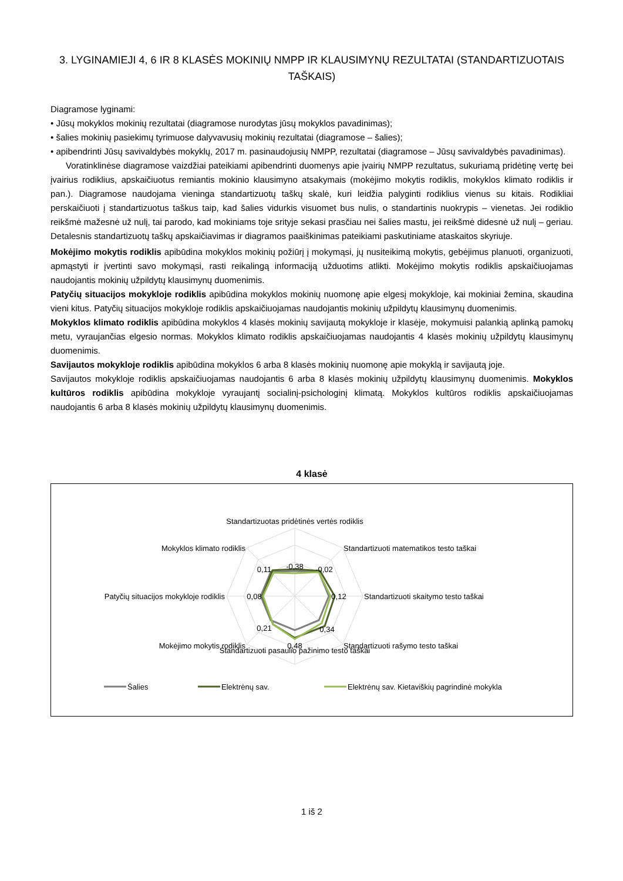3. LYGINAMIEJI 4, 6 IR 8 KLASĖS MOKINIŲ NMPP IR KLAUSIMYNŲ REZULTATAI (STANDARTIZUOTAIS TAŠKAIS)
Diagramose lyginami:
• Jūsų mokyklos mokinių rezultatai (diagramose nurodytas jūsų mokyklos pavadinimas);
• šalies mokinių pasiekimų tyrimuose dalyvavusių mokinių rezultatai (diagramose – šalies);
• apibendrinti Jūsų savivaldybės mokyklų, 2017 m. pasinaudojusių NMPP, rezultatai (diagramose – Jūsų savivaldybės pavadinimas).
Voratinklinėse diagramose vaizdžiai pateikiami apibendrinti duomenys apie įvairių NMPP rezultatus, sukuriamą pridėtinę vertę bei įvairius rodiklius, apskaičiuotus remiantis mokinio klausimyno atsakymais (mokėjimo mokytis rodiklis, mokyklos klimato rodiklis ir pan.). Diagramose naudojama vieninga standartizuotų taškų skalė, kuri leidžia palyginti rodiklius vienus su kitais. Rodikliai perskaičiuoti į standartizuotus taškus taip, kad šalies vidurkis visuomet bus nulis, o standartinis nuokrypis – vienetas. Jei rodiklio reikšmė mažesnė už nulį, tai parodo, kad mokiniams toje srityje sekasi prasčiau nei šalies mastu, jei reikšmė didesnė už nulį – geriau. Detalesnis standartizuotų taškų apskaičiavimas ir diagramos paaiškinimas pateikiami paskutiniame ataskaitos skyriuje.
Mokėjimo mokytis rodiklis apibūdina mokyklos mokinių požiūrį į mokymąsi, jų nusiteikimą mokytis, gebėjimus planuoti, organizuoti, apmąstyti ir įvertinti savo mokymąsi, rasti reikalingą informaciją užduotims atlikti. Mokėjimo mokytis rodiklis apskaičiuojamas naudojantis mokinių užpildytų klausimynų duomenimis.
Patyčių situacijos mokykloje rodiklis apibūdina mokyklos mokinių nuomonę apie elgesį mokykloje, kai mokiniai žemina, skaudina vieni kitus. Patyčių situacijos mokykloje rodiklis apskaičiuojamas naudojantis mokinių užpildytų klausimynų duomenimis.
Mokyklos klimato rodiklis apibūdina mokyklos 4 klasės mokinių savijautą mokykloje ir klasėje, mokymuisi palankią aplinką pamokų metu, vyraujančias elgesio normas. Mokyklos klimato rodiklis apskaičiuojamas naudojantis 4 klasės mokinių užpildytų klausimynų duomenimis.
Savijautos mokykloje rodiklis apibūdina mokyklos 6 arba 8 klasės mokinių nuomonę apie mokyklą ir savijautą joje.
Savijautos mokykloje rodiklis apskaičiuojamas naudojantis 6 arba 8 klasės mokinių užpildytų klausimynų duomenimis. Mokyklos kultūros rodiklis apibūdina mokykloje vyraujantį socialinį-psichologinį klimatą. Mokyklos kultūros rodiklis apskaičiuojamas naudojantis 6 arba 8 klasės mokinių užpildytų klausimynų duomenimis.
4 klasė
Standartizuotas pridėtinės vertės rodiklis
Standartizuoti pasaulio pažinimo testo taškai
-0,38
-0,02
0,12
0,34
0,48
0,21
0,08
0,11
Standartizuoti matematikos testo taškai
Standartizuoti skaitymo testo taškai
Standartizuoti rašymo testo taškai
Mokyklos klimato rodiklis
Patyčių situacijos mokykloje rodiklis
Mokėjimo mokytis rodiklis
Šalies
Elektrėnų sav.
Elektrėnų sav. Kietaviškių pagrindinė mokykla
1 iš 2